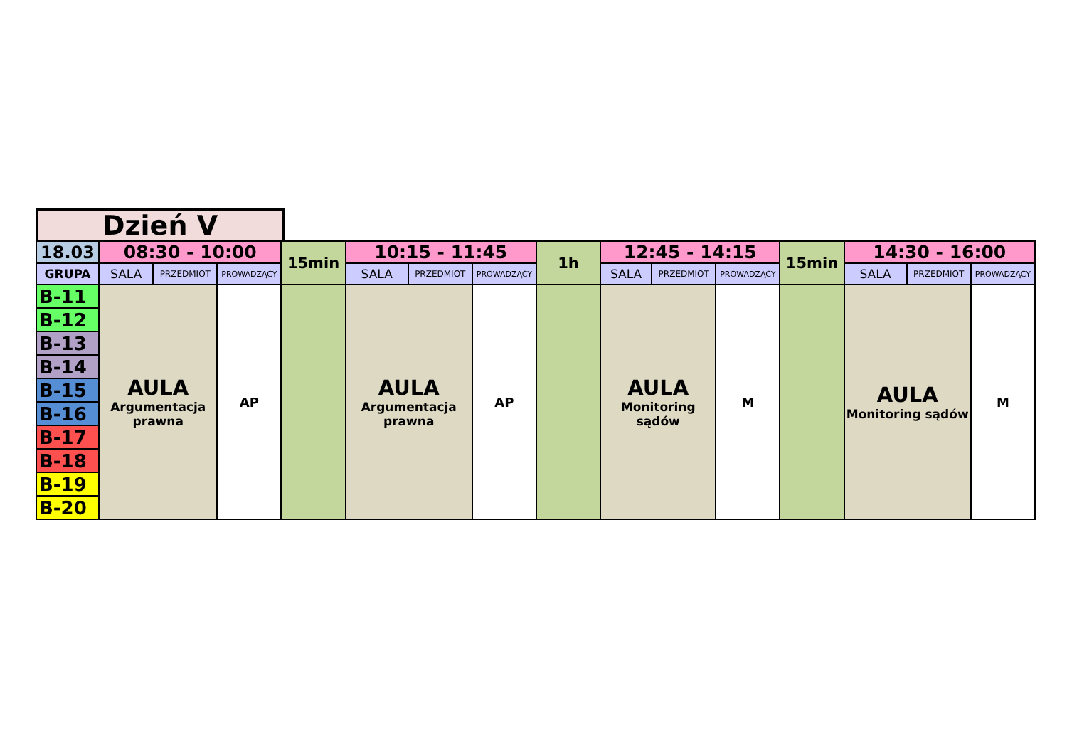Dzień V
| 18.03 | 08:30 - 10:00 | | | 15min | 10:15 - 11:45 | | | 1h | 12:45 - 14:15 | | | 15min | 14:30 - 16:00 | | |
| --- | --- | --- | --- | --- | --- | --- | --- | --- | --- | --- | --- | --- | --- | --- | --- |
| GRUPA | SALA | PRZEDMIOT | PROWADZĄCY | | SALA | PRZEDMIOT | PROWADZĄCY | | SALA | PRZEDMIOT | PROWADZĄCY | | SALA | PRZEDMIOT | PROWADZĄCY |
| B-11 | AULA Argumentacja prawna | | AP | | AULA Argumentacja prawna | | AP | | AULA Monitoring sądów | | M | | AULA Monitoring sądów | | M |
| B-12 | | | | | | | | | | | | | | | |
| B-13 | | | | | | | | | | | | | | | |
| B-14 | | | | | | | | | | | | | | | |
| B-15 | | | | | | | | | | | | | | | |
| B-16 | | | | | | | | | | | | | | | |
| B-17 | | | | | | | | | | | | | | | |
| B-18 | | | | | | | | | | | | | | | |
| B-19 | | | | | | | | | | | | | | | |
| B-20 | | | | | | | | | | | | | | | |